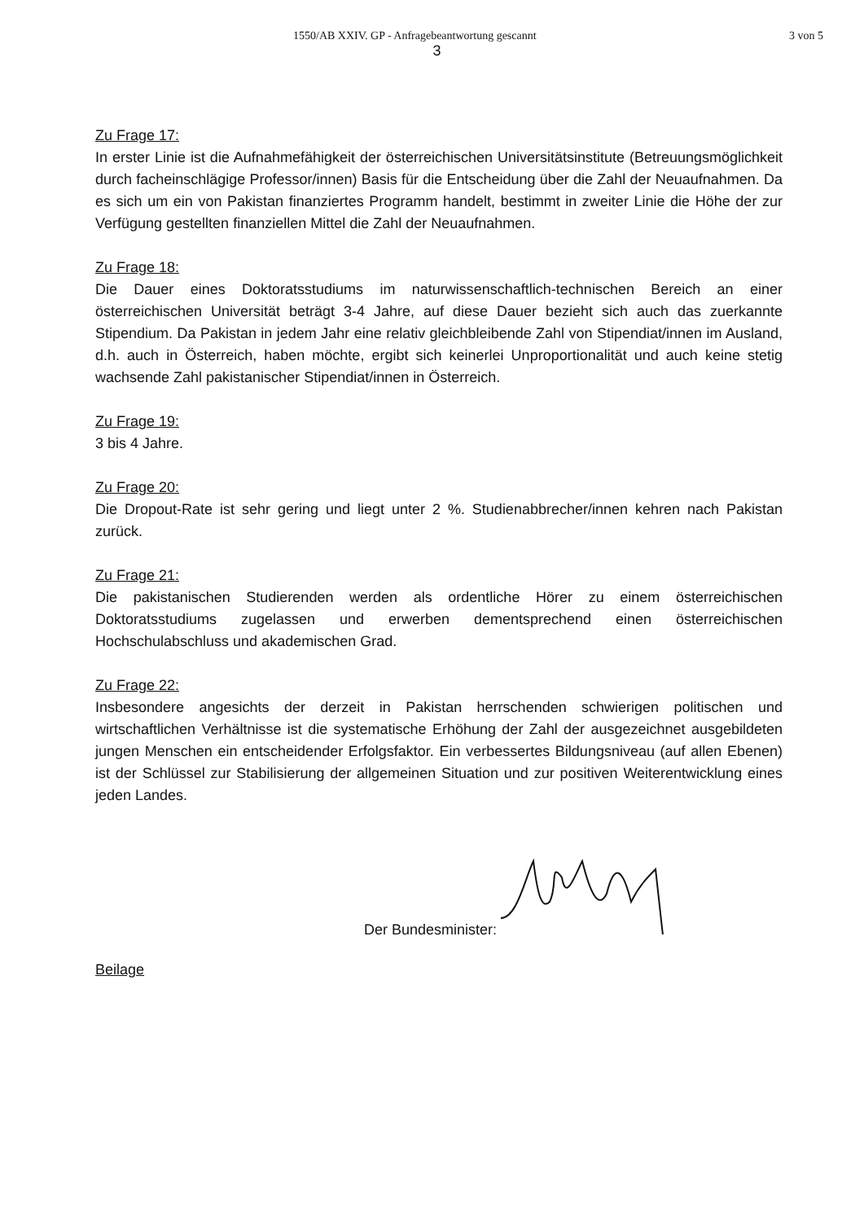1550/AB XXIV. GP - Anfragebeantwortung gescannt 3 von 5
3
Zu Frage 17:
In erster Linie ist die Aufnahmefähigkeit der österreichischen Universitätsinstitute (Betreuungsmöglichkeit durch facheinschlägige Professor/innen) Basis für die Entscheidung über die Zahl der Neuaufnahmen. Da es sich um ein von Pakistan finanziertes Programm handelt, bestimmt in zweiter Linie die Höhe der zur Verfügung gestellten finanziellen Mittel die Zahl der Neuaufnahmen.
Zu Frage 18:
Die Dauer eines Doktoratsstudiums im naturwissenschaftlich-technischen Bereich an einer österreichischen Universität beträgt 3-4 Jahre, auf diese Dauer bezieht sich auch das zuerkannte Stipendium. Da Pakistan in jedem Jahr eine relativ gleichbleibende Zahl von Stipendiat/innen im Ausland, d.h. auch in Österreich, haben möchte, ergibt sich keinerlei Unproportionalität und auch keine stetig wachsende Zahl pakistanischer Stipendiat/innen in Österreich.
Zu Frage 19:
3 bis 4 Jahre.
Zu Frage 20:
Die Dropout-Rate ist sehr gering und liegt unter 2 %. Studienabbrecher/innen kehren nach Pakistan zurück.
Zu Frage 21:
Die pakistanischen Studierenden werden als ordentliche Hörer zu einem österreichischen Doktoratsstudiums zugelassen und erwerben dementsprechend einen österreichischen Hochschulabschluss und akademischen Grad.
Zu Frage 22:
Insbesondere angesichts der derzeit in Pakistan herrschenden schwierigen politischen und wirtschaftlichen Verhältnisse ist die systematische Erhöhung der Zahl der ausgezeichnet ausgebildeten jungen Menschen ein entscheidender Erfolgsfaktor. Ein verbessertes Bildungsniveau (auf allen Ebenen) ist der Schlüssel zur Stabilisierung der allgemeinen Situation und zur positiven Weiterentwicklung eines jeden Landes.
Der Bundesminister:
Beilage